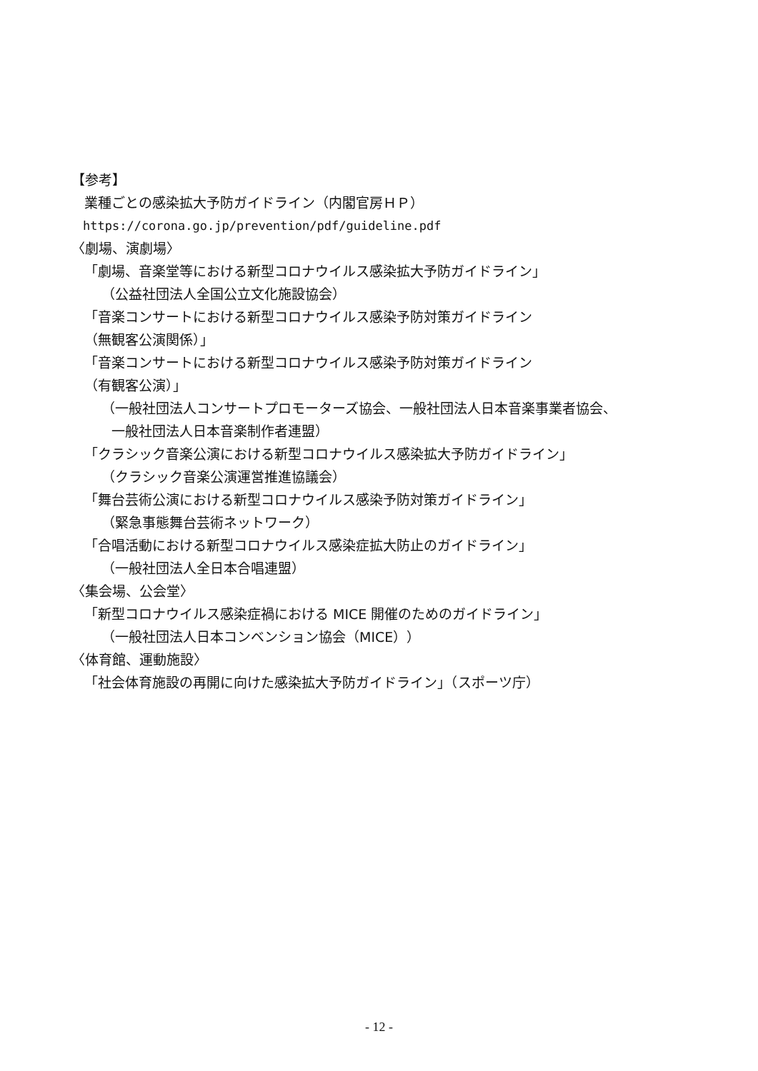【参考】
業種ごとの感染拡大予防ガイドライン（内閣官房ＨＰ）
https://corona.go.jp/prevention/pdf/guideline.pdf
〈劇場、演劇場〉
「劇場、音楽堂等における新型コロナウイルス感染拡大予防ガイドライン」
（公益社団法人全国公立文化施設協会）
「音楽コンサートにおける新型コロナウイルス感染予防対策ガイドライン
（無観客公演関係）」
「音楽コンサートにおける新型コロナウイルス感染予防対策ガイドライン
（有観客公演）」
（一般社団法人コンサートプロモーターズ協会、一般社団法人日本音楽事業者協会、
一般社団法人日本音楽制作者連盟）
「クラシック音楽公演における新型コロナウイルス感染拡大予防ガイドライン」
（クラシック音楽公演運営推進協議会）
「舞台芸術公演における新型コロナウイルス感染予防対策ガイドライン」
（緊急事態舞台芸術ネットワーク）
「合唱活動における新型コロナウイルス感染症拡大防止のガイドライン」
（一般社団法人全日本合唱連盟）
〈集会場、公会堂〉
「新型コロナウイルス感染症禍における MICE 開催のためのガイドライン」
（一般社団法人日本コンベンション協会（MICE））
〈体育館、運動施設〉
「社会体育施設の再開に向けた感染拡大予防ガイドライン」（スポーツ庁）
- 12 -